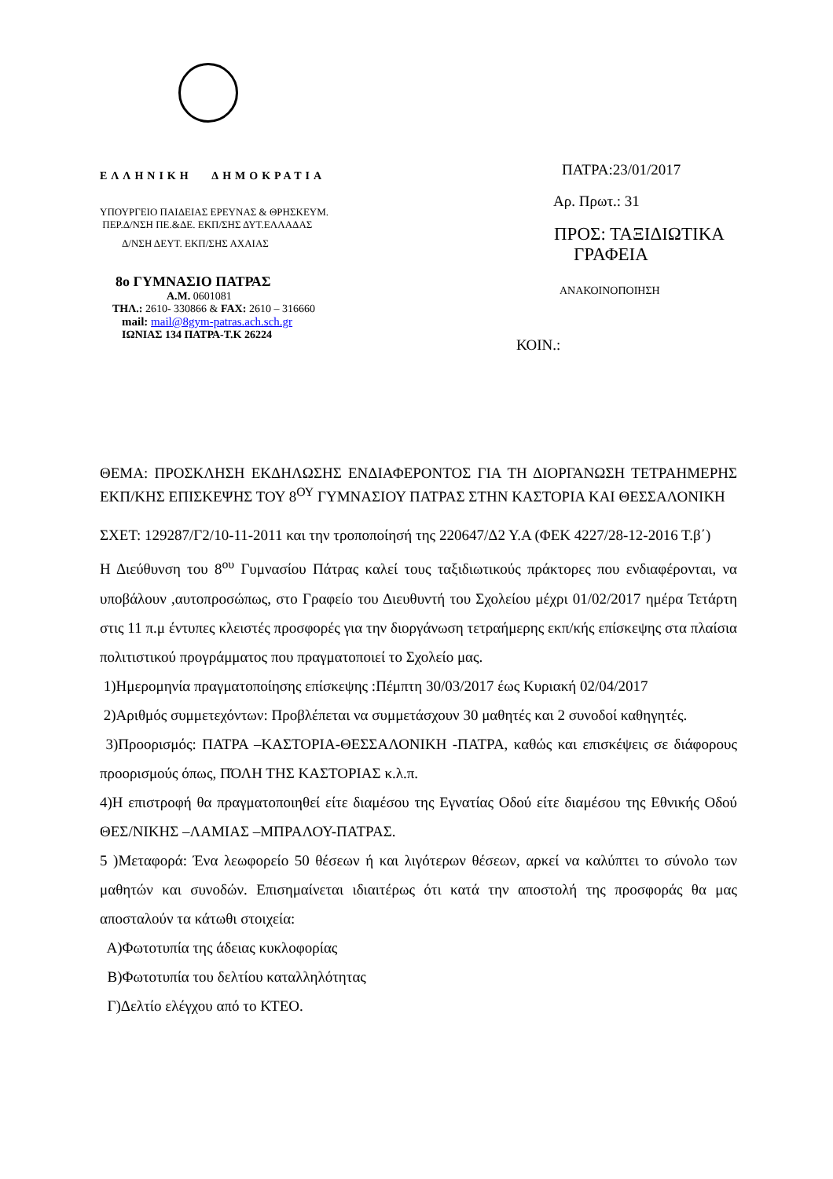ΕΛΛΗΝΙΚΗ ΔΗΜΟΚΡΑΤΙΑ
ΥΠΟΥΡΓΕΙΟ ΠΑΙΔΕΙΑΣ ΕΡΕΥΝΑΣ & ΘΡΗΣΚΕΥΜ.
ΠΕΡ.Δ/ΝΣΗ ΠΕ.&ΔΕ. ΕΚΠ/ΣΗΣ ΔΥΤ.ΕΛΛΑΔΑΣ
Δ/ΝΣΗ ΔΕΥΤ. ΕΚΠ/ΣΗΣ ΑΧΑΙΑΣ
8ο ΓΥΜΝΑΣΙΟ ΠΑΤΡΑΣ
Α.Μ. 0601081
ΤΗΛ.: 2610- 330866 & FAX: 2610 – 316660
mail: mail@8gym-patras.ach.sch.gr
ΙΩΝΙΑΣ 134 ΠΑΤΡΑ-Τ.Κ 26224
ΠΑΤΡΑ:23/01/2017
Αρ. Πρωτ.: 31
ΠΡΟΣ: ΤΑΞΙΔΙΩΤΙΚΑ
ΓΡΑΦΕΙΑ
ΑΝΑΚΟΙΝΟΠΟΙΗΣΗ
ΚΟΙΝ.:
ΘΕΜΑ: ΠΡΟΣΚΛΗΣΗ ΕΚΔΗΛΩΣΗΣ ΕΝΔΙΑΦΕΡΟΝΤΟΣ ΓΙΑ ΤΗ ΔΙΟΡΓΑΝΩΣΗ ΤΕΤΡΑΗΜΕΡΗΣ ΕΚΠ/ΚΗΣ ΕΠΙΣΚΕΨΗΣ ΤΟΥ 8<sup>ΟΥ</sup> ΓΥΜΝΑΣΙΟΥ ΠΑΤΡΑΣ ΣΤΗΝ ΚΑΣΤΟΡΙΑ ΚΑΙ ΘΕΣΣΑΛΟΝΙΚΗ
ΣΧΕΤ: 129287/Γ2/10-11-2011 και την τροποποίησή της 220647/Δ2 Υ.Α (ΦΕΚ 4227/28-12-2016 Τ.β΄)
Η Διεύθυνση του 8<sup>ου</sup> Γυμνασίου Πάτρας καλεί τους ταξιδιωτικούς πράκτορες που ενδιαφέρονται, να υποβάλουν ,αυτοπροσώπως, στο Γραφείο του Διευθυντή του Σχολείου μέχρι 01/02/2017 ημέρα Τετάρτη στις 11 π.μ έντυπες κλειστές προσφορές για την διοργάνωση τετραήμερης εκπ/κής επίσκεψης στα πλαίσια πολιτιστικού προγράμματος που πραγματοποιεί το Σχολείο μας.
1)Ημερομηνία πραγματοποίησης επίσκεψης :Πέμπτη 30/03/2017 έως Κυριακή 02/04/2017
2)Αριθμός συμμετεχόντων: Προβλέπεται να συμμετάσχουν 30 μαθητές και 2 συνοδοί καθηγητές.
3)Προορισμός: ΠΑΤΡΑ –ΚΑΣΤΟΡΙΑ-ΘΕΣΣΑΛΟΝΙΚΗ -ΠΑΤΡΑ, καθώς και επισκέψεις σε διάφορους προορισμούς όπως, ΠΌΛΗ ΤΗΣ ΚΑΣΤΟΡΙΑΣ κ.λ.π.
4)Η επιστροφή θα πραγματοποιηθεί είτε διαμέσου της Εγνατίας Οδού είτε διαμέσου της Εθνικής Οδού ΘΕΣ/ΝΙΚΗΣ –ΛΑΜΙΑΣ –ΜΠΡΑΛΟΥ-ΠΑΤΡΑΣ.
5 )Μεταφορά: Ένα λεωφορείο 50 θέσεων ή και λιγότερων θέσεων, αρκεί να καλύπτει το σύνολο των μαθητών και συνοδών. Επισημαίνεται ιδιαιτέρως ότι κατά την αποστολή της προσφοράς θα μας αποσταλούν τα κάτωθι στοιχεία:
Α)Φωτοτυπία της άδειας κυκλοφορίας
Β)Φωτοτυπία του δελτίου καταλληλότητας
Γ)Δελτίο ελέγχου από το ΚΤΕΟ.